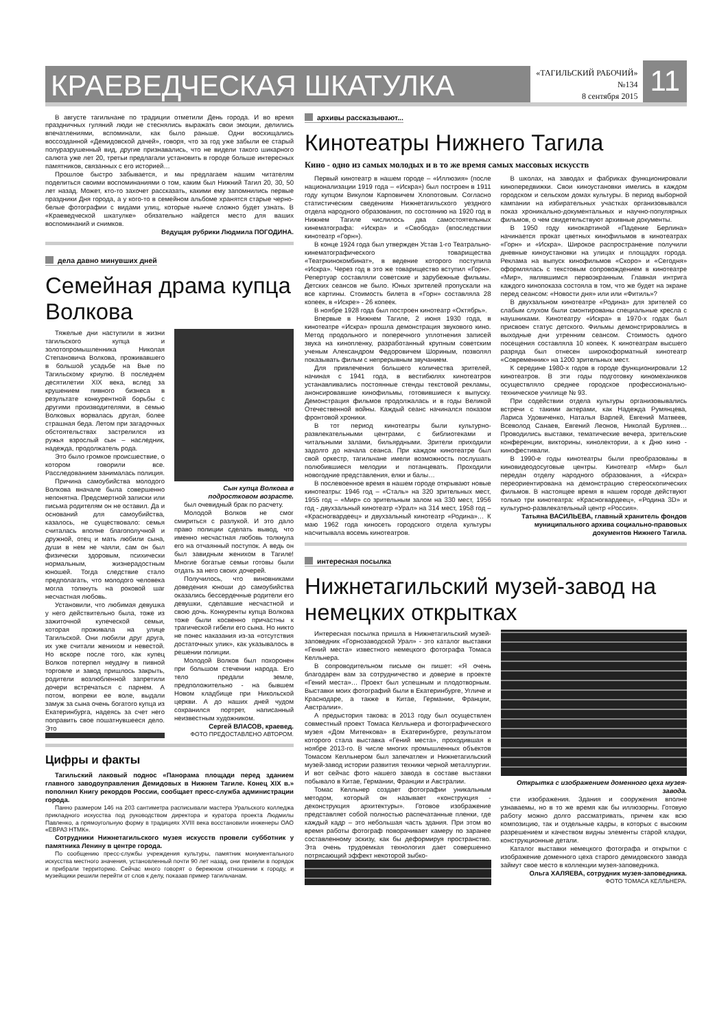КРАЕВЕДЧЕСКАЯ ШКАТУЛКА
«ТАГИЛЬСКИЙ РАБОЧИЙ»
№134
8 сентября 2015
11
В августе тагильчане по традиции отметили День города. И во время праздничных гуляний люди не стеснялись выражать свои эмоции, делились впечатлениями, вспоминали, как было раньше. Одни восхищались воссозданной «Демидовской дачей», говоря, что за год уже забыли ее старый полуразрушенный вид, другие признавались, что не видели такого шикарного салюта уже лет 20, третьи предлагали установить в городе больше интересных памятников, связанных с его историей…
Прошлое быстро забывается, и мы предлагаем нашим читателям поделиться своими воспоминаниями о том, каким был Нижний Тагил 20, 30, 50 лет назад. Может, кто-то захочет рассказать, какими ему запомнились первые праздники Дня города, а у кого-то в семейном альбоме хранятся старые черно-белые фотографии с видами улиц, которые нынче сложно будет узнать. В «Краеведческой шкатулке» обязательно найдется место для ваших воспоминаний и снимков.
Ведущая рубрики Людмила ПОГОДИНА.
дела давно минувших дней
Семейная драма купца Волкова
Тяжелые дни наступили в жизни тагильского купца и золотопромышленника Николая Степановича Волкова, проживавшего в большой усадьбе на Вые по Тагильскому криулю. В последнем десятилетии XIX века, вслед за крушением пивного бизнеса в результате конкурентной борьбы с другими производителями, в семью Волковых ворвалась другая, более страшная беда. Летом при загадочных обстоятельствах застрелился из ружья взрослый сын – наследник, надежда, продолжатель рода.
Это было громкое происшествие, о котором говорили все. Расследованием занималась полиция.
Причина самоубийства молодого Волкова вначале была совершенно непонятна. Предсмертной записки или письма родителям он не оставил. Да и оснований для самоубийства, казалось, не существовало: семья считалась вполне благополучной и дружной, отец и мать любили сына, души в нем не чаяли, сам он был физически здоровым, психически нормальным, жизнерадостным юношей. Тогда следствие стало предполагать, что молодого человека могла толкнуть на роковой шаг несчастная любовь.
Установили, что любимая девушка у него действительно была, тоже из зажиточной купеческой семьи, которая проживала на улице Тагильской. Они любили друг друга, их уже считали женихом и невестой. Но вскоре после того, как купец Волков потерпел неудачу в пивной торговле и завод пришлось закрыть, родители возлюбленной запретили дочери встречаться с парнем. А потом, вопреки ее воле, выдали замуж за сына очень богатого купца из Екатеринбурга, надеясь за счет него поправить свое пошатнувшееся дело. Это
Сын купца Волкова в подростковом возрасте.
был очевидный брак по расчету.
Молодой Волков не смог смириться с разлукой. И это дало право полиции сделать вывод, что именно несчастная любовь толкнула его на отчаянный поступок. А ведь он был завидным женихом в Тагиле! Многие богатые семьи готовы были отдать за него своих дочерей.
Получилось, что виновниками доведения юноши до самоубийства оказались бессердечные родители его девушки, сделавшие несчастной и свою дочь. Конкуренты купца Волкова тоже были косвенно причастны к трагической гибели его сына. Но никто не понес наказания из-за «отсутствия достаточных улик», как указывалось в решении полиции.
Молодой Волков был похоронен при большом стечении народа. Его тело предали земле, предположительно - на бывшем Новом кладбище при Никольской церкви. А до наших дней чудом сохранился портрет, написанный неизвестным художником.
Сергей ВЛАСОВ, краевед.
ФОТО ПРЕДОСТАВЛЕНО АВТОРОМ.
Цифры и факты
Тагильский лаковый поднос «Панорама площади перед зданием главного заводоуправления Демидовых в Нижнем Тагиле. Конец XIX в.» пополнил Книгу рекордов России, сообщает пресс-служба администрации города.
Панно размером 146 на 203 сантиметра расписывали мастера Уральского колледжа прикладного искусства под руководством директора и куратора проекта Людмилы Павленко, а прямоугольную форму в традициях XVIII века восстановили инженеры ОАО «ЕВРАЗ НТМК».
Сотрудники Нижнетагильского музея искусств провели субботник у памятника Ленину в центре города.
По сообщению пресс-службы учреждения культуры, памятник монументального искусства местного значения, установленный почти 90 лет назад, они привели в порядок и прибрали территорию. Сейчас много говорят о бережном отношении к городу, и музейщики решили перейти от слов к делу, показав пример тагильчанам.
архивы рассказывают...
Кинотеатры Нижнего Тагила
Кино - одно из самых молодых и в то же время самых массовых искусств
Первый кинотеатр в нашем городе – «Иллюзия» (после национализации 1919 года – «Искра») был построен в 1911 году купцом Викулом Карповичем Хлопотовым. Согласно статистическим сведениям Нижнетагильского уездного отдела народного образования, по состоянию на 1920 год в Нижнем Тагиле числилось два самостоятельных кинематографа: «Искра» и «Свобода» (впоследствии кинотеатр «Горн»).
В конце 1924 года был утвержден Устав 1-го Театрально-кинематографического товарищества «Театркинокомбинат», в ведение которого поступила «Искра». Через год в это же товарищество вступил «Горн». Репертуар составляли советские и зарубежные фильмы. Детских сеансов не было. Юных зрителей пропускали на все картины. Стоимость билета в «Горн» составляла 28 копеек, в «Искре» - 26 копеек.
В ноябре 1928 года был построен кинотеатр «Октябрь».
Впервые в Нижнем Тагиле, 2 июня 1930 года, в кинотеатре «Искра» прошла демонстрация звукового кино. Метод продольного и поперечного уплотнения записей звука на кинопленку, разработанный крупным советским ученым Александром Федоровичем Шориным, позволял показывать фильм с непрерывным звучанием.
Для привлечения большего количества зрителей, начиная с 1941 года, в вестибюлях кинотеатров устанавливались постоянные стенды текстовой рекламы, анонсировавшие кинофильмы, готовившиеся к выпуску. Демонстрация фильмов продолжалась и в годы Великой Отечественной войны. Каждый сеанс начинался показом фронтовой хроники.
В тот период кинотеатры были культурно-развлекательными центрами, с библиотеками и читальными залами, бильярдными. Зрители приходили задолго до начала сеанса. При каждом кинотеатре был свой оркестр, тагильчане имели возможность послушать полюбившиеся мелодии и потанцевать. Проходили новогодние представления, елки и балы…
В послевоенное время в нашем городе открывают новые кинотеатры: 1946 год – «Сталь» на 320 зрительных мест, 1955 год – «Мир» со зрительным залом на 330 мест, 1956 год - двухзальный кинотеатр «Урал» на 314 мест, 1958 год – «Красногвардеец» и двухзальный кинотеатр «Родина»… К маю 1962 года киносеть городского отдела культуры насчитывала восемь кинотеатров.
В школах, на заводах и фабриках функционировали кинопередвижки. Свои киноустановки имелись в каждом городском и сельском домах культуры. В период выборной кампании на избирательных участках организовывался показ хроникально-документальных и научно-популярных фильмов, о чем свидетельствуют архивные документы.
В 1950 году кинокартиной «Падение Берлина» начинается прокат цветных кинофильмов в кинотеатрах «Горн» и «Искра». Широкое распространение получили дневные киноустановки на улицах и площадях города. Реклама на выпуск кинофильмов «Скоро» и «Сегодня» оформлялась с текстовым сопровождением в кинотеатре «Мир», являвшимся первоэкранным. Главная интрига каждого кинопоказа состояла в том, что же будет на экране перед сеансом: «Новости дня» или или «Фитиль»?
В двухзальном кинотеатре «Родина» для зрителей со слабым слухом были смонтированы специальные кресла с наушниками. Кинотеатру «Искра» в 1970-х годах был присвоен статус детского. Фильмы демонстрировались в выходные дни утренним сеансом. Стоимость одного посещения составляла 10 копеек. К кинотеатрам высшего разряда был отнесен широкоформатный кинотеатр «Современник» на 1200 зрительных мест.
К середине 1980-х годов в городе функционировали 12 кинотеатров. В эти годы подготовку киномехаников осуществляло среднее городское профессионально-техническое училище № 93.
При содействии отдела культуры организовывались встречи с такими актерами, как Надежда Румянцева, Лариса Удовиченко, Наталья Варлей, Евгений Матвеев, Всеволод Санаев, Евгений Леонов, Николай Бурляев… Проводились выставки, тематические вечера, зрительские конференции, викторины, кинолектории, а к Дню кино - кинофестивали.
В 1990-е годы кинотеатры были преобразованы в киновидеодосуговые центры. Кинотеатр «Мир» был передан отделу народного образования, а «Искра» переориентирована на демонстрацию стереоскопических фильмов. В настоящее время в нашем городе действуют только три кинотеатра: «Красногвардеец», «Родина 3D» и культурно-развлекательный центр «Россия».
Татьяна ВАСИЛЬЕВА, главный хранитель фондов муниципального архива социально-правовых документов Нижнего Тагила.
интересная посылка
Нижнетагильский музей-завод на немецких открытках
Интересная посылка пришла в Нижнетагильский музей-заповедник «Горнозаводской Урал» - это каталог выставки «Гений места» известного немецкого фотографа Томаса Келльнера.
В сопроводительном письме он пишет: «Я очень благодарен вам за сотрудничество и доверие в проекте «Гений места»… Проект был успешным и плодотворным. Выставки моих фотографий были в Екатеринбурге, Угличе и Краснодаре, а также в Китае, Германии, Франции, Австралии».
А предыстория такова: в 2013 году был осуществлен совместный проект Томаса Келльнера и фотографического музея «Дом Митенкова» в Екатеринбурге, результатом которого стала выставка «Гений места», проходившая в ноябре 2013-го. В числе многих промышленных объектов Томасом Келльнером был запечатлен и Нижнетагильский музей-завод истории развития техники черной металлургии. И вот сейчас фото нашего завода в составе выставки побывало в Китае, Германии, Франции и Австралии.
Томас Келльнер создает фотографии уникальным методом, который он называет «конструкция - деконструкция архитектуры». Готовое изображение представляет собой полностью распечатанные пленки, где каждый кадр – это небольшая часть здания. При этом во время работы фотограф поворачивает камеру по заранее составленному эскизу, как бы деформируя пространство. Эта очень трудоемкая технология дает совершенно потрясающий эффект некоторой зыбко-
Открытка с изображением доменного цеха музея-завода.
сти изображения. Здания и сооружения вполне узнаваемы, но в то же время как бы иллюзорны. Готовую работу можно долго рассматривать, причем как всю композицию, так и отдельные кадры, в которых с высоким разрешением и качеством видны элементы старой кладки, конструкционные детали.
Каталог выставки немецкого фотографа и открытки с изображение доменного цеха старого демидовского завода займут свое место в коллекции музея-заповедника.
Ольга ХАЛЯЕВА, сотрудник музея-заповедника.
ФОТО ТОМАСА КЕЛЛЬНЕРА.